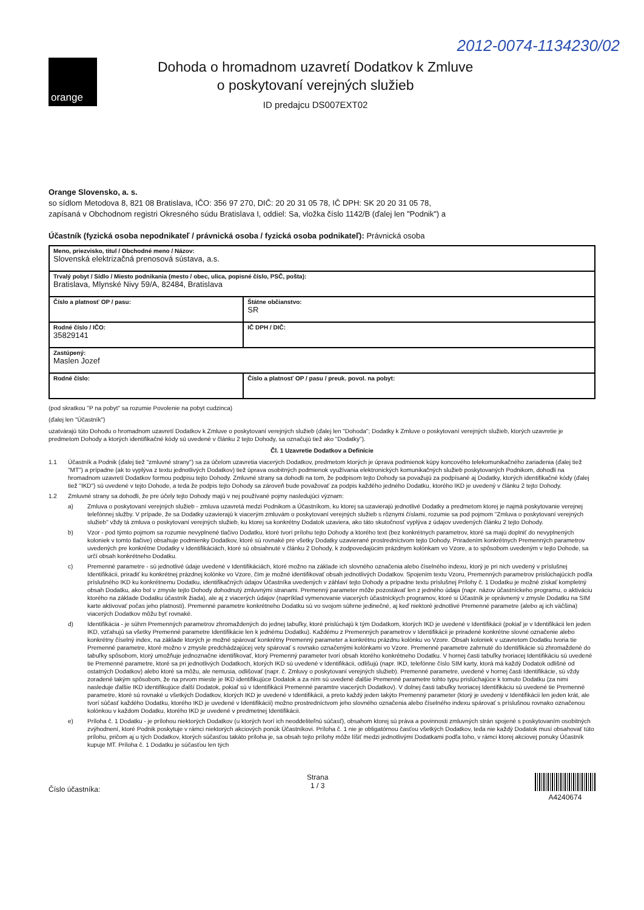2012-0074-1134230/02
orange
Dohoda o hromadnom uzavretí Dodatkov k Zmluve
o poskytovaní verejných služieb
ID predajcu DS007EXT02
Orange Slovensko, a. s.
so sídlom Metodova 8, 821 08 Bratislava, IČO: 356 97 270, DIČ: 20 20 31 05 78, IČ DPH: SK 20 20 31 05 78,
zapísaná v Obchodnom registri Okresného súdu Bratislava I, oddiel: Sa, vložka číslo 1142/B (ďalej len "Podnik") a
Účastník (fyzická osoba nepodnikateľ / právnická osoba / fyzická osoba podnikateľ): Právnická osoba
| Meno, priezvisko, titul / Obchodné meno / Názov: Slovenská elektrizačná prenosová sústava, a.s. | |
| Trvalý pobyt / Sídlo / Miesto podnikania (mesto / obec, ulica, popisné číslo, PSČ, pošta): Bratislava, Mlynské Nivy 59/A, 82484, Bratislava | |
| Číslo a platnosť OP / pasu: | Štátne občianstvo: SR |
| Rodné číslo / IČO: 35829141 | IČ DPH / DIČ: |
| Zastúpený: Maslen Jozef | |
| Rodné číslo: | Číslo a platnosť OP / pasu / preuk. povol. na pobyt: |
(pod skratkou "P na pobyt" sa rozumie Povolenie na pobyt cudzinca)
(ďalej len "Účastník")
uzatvárajú túto Dohodu o hromadnom uzavretí Dodatkov k Zmluve o poskytovaní verejných služieb (ďalej len "Dohoda"; Dodatky k Zmluve o poskytovaní verejných služieb, ktorých uzavretie je predmetom Dohody a ktorých identifikačné kódy sú uvedené v článku 2 tejto Dohody, sa označujú tiež ako "Dodatky").
Čl. 1 Uzavretie Dodatkov a Definície
1.1 Účastník a Podnik (ďalej tiež "zmluvné strany") sa za účelom uzavretia viacerých Dodatkov, predmetom ktorých je úprava podmienok kúpy koncového telekomunikačného zariadenia (ďalej tiež "MT") a prípadne (ak to vyplýva z textu jednotlivých Dodatkov) tiež úprava osobitných podmienok využívania elektronických komunikačných služieb poskytovaných Podnikom, dohodli na hromadnom uzavretí Dodatkov formou podpisu tejto Dohody. Zmluvné strany sa dohodli na tom, že podpisom tejto Dohody sa považujú za podpísané aj Dodatky, ktorých identifikačné kódy (ďalej tiež "IKD") sú uvedené v tejto Dohode, a teda že podpis tejto Dohody sa zároveň bude považovať za podpis každého jedného Dodatku, ktorého IKD je uvedený v článku 2 tejto Dohody.
1.2 Zmluvné strany sa dohodli, že pre účely tejto Dohody majú v nej používané pojmy nasledujúci význam:
a) Zmluva o poskytovaní verejných služieb - zmluva uzavretá medzi Podnikom a Účastníkom, ku ktorej sa uzavierajú jednotlivé Dodatky a predmetom ktorej je najmä poskytovanie verejnej telefónnej služby. V prípade, že sa Dodatky uzavierajú k viacerým zmluvám o poskytovaní verejných služieb s rôznymi číslami, rozumie sa pod pojmom "Zmluva o poskytovaní verejných služieb" vždy tá zmluva o poskytovaní verejných služieb, ku ktorej sa konkrétny Dodatok uzaviera, ako táto skutočnosť vyplýva z údajov uvedených článku 2 tejto Dohody.
b) Vzor - pod týmto pojmom sa rozumie nevyplnené tlačivo Dodatku, ktoré tvorí prílohu tejto Dohody a ktorého text (bez konkrétnych parametrov, ktoré sa majú doplniť do nevyplnených koloniek v tomto tlačive) obsahuje podmienky Dodatkov, ktoré sú rovnaké pre všetky Dodatky uzavierané prostredníctvom tejto Dohody. Priradením konkrétnych Premenných parametrov uvedených pre konkrétne Dodatky v Identifikáciách, ktoré sú obsiahnuté v článku 2 Dohody, k zodpovedajúcim prázdnym kolónkam vo Vzore, a to spôsobom uvedeným v tejto Dohode, sa určí obsah konkrétneho Dodatku.
c) Premenné parametre - sú jednotlivé údaje uvedené v Identifikáciách, ktoré možno na základe ich slovného označenia alebo číselného indexu, ktorý je pri nich uvedený v príslušnej Identifikácii, priradiť ku konkrétnej prázdnej kolónke vo Vzore, čím je možné identifikovať obsah jednotlivých Dodatkov. Spojením textu Vzoru, Premenných parametrov prislúchajúcich podľa príslušného IKD ku konkrétnemu Dodatku, identifikačných údajov Účastníka uvedených v záhlaví tejto Dohody a prípadne textu príslušnej Prílohy č. 1 Dodatku je možné získať kompletný obsah Dodatku, ako bol v zmysle tejto Dohody dohodnutý zmluvnými stranami. Premenný parameter môže pozostávať len z jedného údaja (napr. názov účastníckeho programu, o aktiváciu ktorého na základe Dodatku účastník žiada), ale aj z viacerých údajov (napríklad vymenovanie viacerých účastníckych programov, ktoré si Účastník je oprávnený v zmysle Dodatku na SIM karte aktivovať počas jeho platnosti). Premenné parametre konkrétneho Dodatku sú vo svojom súhrne jedinečné, aj keď niektoré jednotlivé Premenné parametre (alebo aj ich väčšina) viacerých Dodatkov môžu byť rovnaké.
d) Identifikácia - je súhrn Premenných parametrov zhromaždených do jednej tabuľky, ktoré prislúchajú k tým Dodatkom, ktorých IKD je uvedené v Identifikácii (pokiaľ je v Identifikácii len jeden IKD, vzťahujú sa všetky Premenné parametre Identifikácie len k jednému Dodatku). Každému z Premenných parametrov v Identifikácii je priradené konkrétne slovné označenie alebo konkrétny číselný index, na základe ktorých je možné spárovať konkrétny Premenný parameter a konkrétnu prázdnu kolónku vo Vzore. Obsah koloniek v uzavretom Dodatku tvoria tie Premenné parametre, ktoré možno v zmysle predchádzajúcej vety spárovať s rovnako označenými kolónkami vo Vzore. Premenné parametre zahrnuté do Identifikácie sú zhromaždené do tabuľky spôsobom, ktorý umožňuje jednoznačne identifikovať, ktorý Premenný parameter tvorí obsah ktorého konkrétneho Dodatku. V hornej časti tabuľky tvoriacej Identifikáciu sú uvedené tie Premenné parametre, ktoré sa pri jednotlivých Dodatkoch, ktorých IKD sú uvedené v Identifikácii, odlišujú (napr. IKD, telefónne číslo SIM karty, ktorá má každý Dodatok odlišné od ostatných Dodatkov) alebo ktoré sa môžu, ale nemusia, odlišovať (napr. č. Zmluvy o poskytovaní verejných služieb). Premenné parametre, uvedené v hornej časti Identifikácie, sú vždy zoradené takým spôsobom, že na prvom mieste je IKD identifikujúce Dodatok a za ním sú uvedené ďalšie Premenné parametre tohto typu prislúchajúce k tomuto Dodatku (za nimi nasleduje ďalšie IKD identifikujúce ďalší Dodatok, pokiaľ sú v Identifikácii Premenné paramtre viacerých Dodatkov). V dolnej časti tabuľky tvoriacej Identifikáciu sú uvedené tie Premenné parametre, ktoré sú rovnaké u všetkých Dodatkov, ktorých IKD je uvedené v Identifikácii, a preto každý jeden takýto Premenný parameter (ktorý je uvedený v Identifikácii len jeden krát, ale tvorí súčasť každého Dodatku, ktorého IKD je uvedené v Identifikácii) možno prostredníctvom jeho slovného označenia alebo číselného indexu spárovať s príslušnou rovnako označenou kolónkou v každom Dodatku, ktorého IKD je uvedené v predmetnej Identifikácii.
e) Príloha č. 1 Dodatku - je prílohou niektorých Dodatkov (u ktorých tvorí ich neoddeliteľnú súčasť), obsahom ktorej sú práva a povinnosti zmluvných strán spojené s poskytovaním osobitných zvýhodnení, ktoré Podnik poskytuje v rámci niektorých akciových ponúk Účastníkovi. Príloha č. 1 nie je obligatórnou časťou všetkých Dodatkov, teda nie každý Dodatok musí obsahovať túto prílohu, pričom aj u tých Dodatkov, ktorých súčasťou takáto príloha je, sa obsah tejto prílohy môže líšiť medzi jednotlivými Dodatkami podľa toho, v rámci ktorej akciovej ponuky Účastník kupuje MT. Príloha č. 1 Dodatku je súčasťou len tých
Číslo účastníka: Strana
1 / 3
A4240674